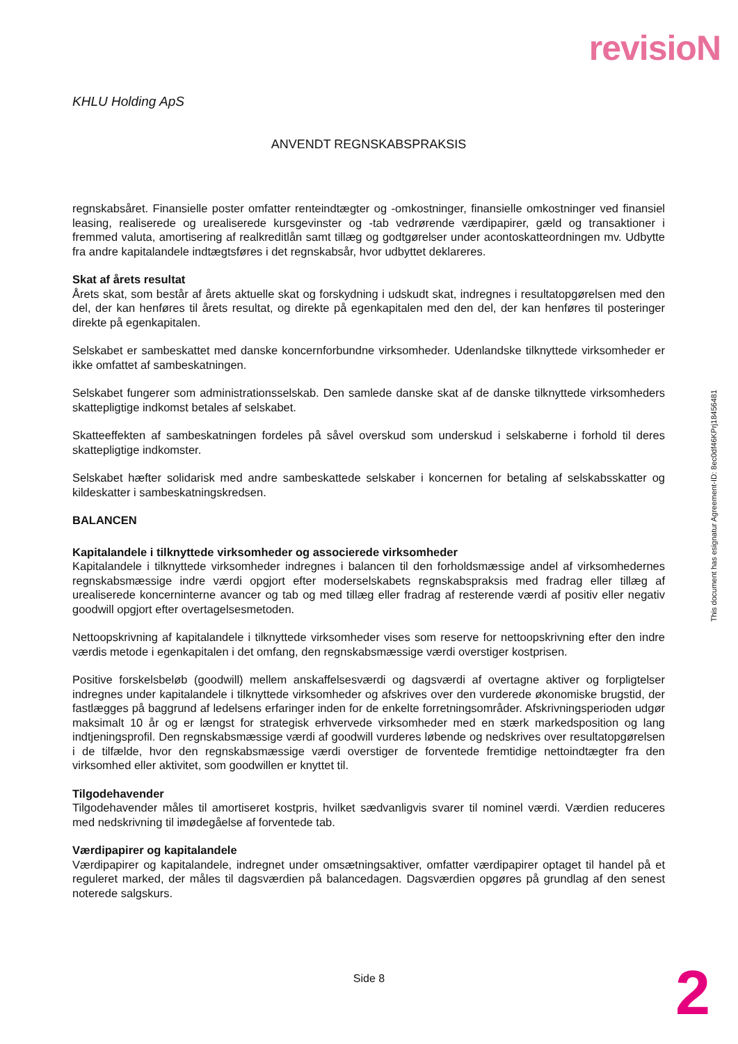revisioN
KHLU Holding ApS
ANVENDT REGNSKABSPRAKSIS
regnskabsåret. Finansielle poster omfatter renteindtægter og -omkostninger, finansielle omkostninger ved finansiel leasing, realiserede og urealiserede kursgevinster og -tab vedrørende værdipapirer, gæld og transaktioner i fremmed valuta, amortisering af realkreditlån samt tillæg og godtgørelser under acontoskatteordningen mv. Udbytte fra andre kapitalandele indtægtsføres i det regnskabsår, hvor udbyttet deklareres.
Skat af årets resultat
Årets skat, som består af årets aktuelle skat og forskydning i udskudt skat, indregnes i resultatopgørelsen med den del, der kan henføres til årets resultat, og direkte på egenkapitalen med den del, der kan henføres til posteringer direkte på egenkapitalen.
Selskabet er sambeskattet med danske koncernforbundne virksomheder. Udenlandske tilknyttede virksomheder er ikke omfattet af sambeskatningen.
Selskabet fungerer som administrationsselskab. Den samlede danske skat af de danske tilknyttede virksomheders skattepligtige indkomst betales af selskabet.
Skatteeffekten af sambeskatningen fordeles på såvel overskud som underskud i selskaberne i forhold til deres skattepligtige indkomster.
Selskabet hæfter solidarisk med andre sambeskattede selskaber i koncernen for betaling af selskabsskatter og kildeskatter i sambeskatningskredsen.
BALANCEN
Kapitalandele i tilknyttede virksomheder og associerede virksomheder
Kapitalandele i tilknyttede virksomheder indregnes i balancen til den forholdsmæssige andel af virksomhedernes regnskabsmæssige indre værdi opgjort efter moderselskabets regnskabspraksis med fradrag eller tillæg af urealiserede koncerninterne avancer og tab og med tillæg eller fradrag af resterende værdi af positiv eller negativ goodwill opgjort efter overtagelsesmetoden.
Nettoopskrivning af kapitalandele i tilknyttede virksomheder vises som reserve for nettoopskrivning efter den indre værdis metode i egenkapitalen i det omfang, den regnskabsmæssige værdi overstiger kostprisen.
Positive forskelsbeløb (goodwill) mellem anskaffelsesværdi og dagsværdi af overtagne aktiver og forpligtelser indregnes under kapitalandele i tilknyttede virksomheder og afskrives over den vurderede økonomiske brugstid, der fastlægges på baggrund af ledelsens erfaringer inden for de enkelte forretningsområder. Afskrivningsperioden udgør maksimalt 10 år og er længst for strategisk erhvervede virksomheder med en stærk markedsposition og lang indtjeningsprofil. Den regnskabsmæssige værdi af goodwill vurderes løbende og nedskrives over resultatopgørelsen i de tilfælde, hvor den regnskabsmæssige værdi overstiger de forventede fremtidige nettoindtægter fra den virksomhed eller aktivitet, som goodwillen er knyttet til.
Tilgodehavender
Tilgodehavender måles til amortiseret kostpris, hvilket sædvanligvis svarer til nominel værdi. Værdien reduceres med nedskrivning til imødegåelse af forventede tab.
Værdipapirer og kapitalandele
Værdipapirer og kapitalandele, indregnet under omsætningsaktiver, omfatter værdipapirer optaget til handel på et reguleret marked, der måles til dagsværdien på balancedagen. Dagsværdien opgøres på grundlag af den senest noterede salgskurs.
This document has esignatur Agreement-ID: 8ec0df46KPrj18456481
Side 8 2